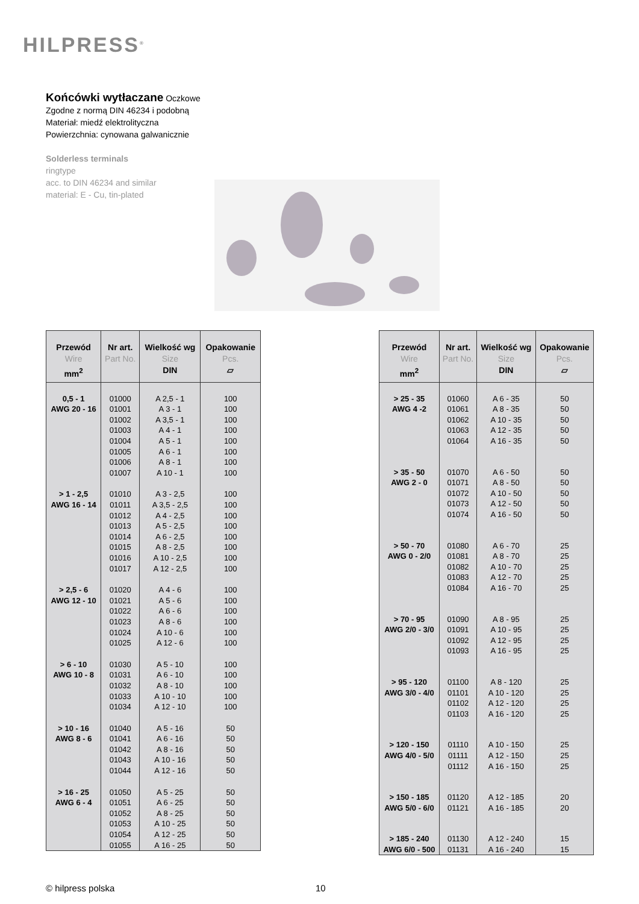HILPRESS<sup>®</sup>
Końcówki wytłaczane Oczkowe
Zgodne z normą DIN 46234 i podobną
Materiał: miedź elektrolityczna
Powierzchnia: cynowana galwanicznie
Solderless terminals
ringtype
acc. to DIN 46234 and similar
material: E - Cu, tin-plated
| Przewód Wire mm<sup>2</sup> | Nr art. Part No. | Wielkość wg Size DIN | Opakowanie Pcs. ▱ |
| --- | --- | --- | --- |
| 0,5 - 1 AWG 20 - 16 | 01000 01001 01002 01003 01004 01005 01006 01007 | A 2,5 - 1 A 3 - 1 A 3,5 - 1 A 4 - 1 A 5 - 1 A 6 - 1 A 8 - 1 A 10 - 1 | 100 100 100 100 100 100 100 100 |
| > 1 - 2,5 AWG 16 - 14 | 01010 01011 01012 01013 01014 01015 01016 01017 | A 3 - 2,5 A 3,5 - 2,5 A 4 - 2,5 A 5 - 2,5 A 6 - 2,5 A 8 - 2,5 A 10 - 2,5 A 12 - 2,5 | 100 100 100 100 100 100 100 100 |
| > 2,5 - 6 AWG 12 - 10 | 01020 01021 01022 01023 01024 01025 | A 4 - 6 A 5 - 6 A 6 - 6 A 8 - 6 A 10 - 6 A 12 - 6 | 100 100 100 100 100 100 |
| > 6 - 10 AWG 10 - 8 | 01030 01031 01032 01033 01034 | A 5 - 10 A 6 - 10 A 8 - 10 A 10 - 10 A 12 - 10 | 100 100 100 100 100 |
| > 10 - 16 AWG 8 - 6 | 01040 01041 01042 01043 01044 | A 5 - 16 A 6 - 16 A 8 - 16 A 10 - 16 A 12 - 16 | 50 50 50 50 50 |
| > 16 - 25 AWG 6 - 4 | 01050 01051 01052 01053 01054 01055 | A 5 - 25 A 6 - 25 A 8 - 25 A 10 - 25 A 12 - 25 A 16 - 25 | 50 50 50 50 50 50 |
| Przewód Wire mm<sup>2</sup> | Nr art. Part No. | Wielkość wg Size DIN | Opakowanie Pcs. ▱ |
| --- | --- | --- | --- |
| > 25 - 35 AWG 4 -2 | 01060 01061 01062 01063 01064 | A 6 - 35 A 8 - 35 A 10 - 35 A 12 - 35 A 16 - 35 | 50 50 50 50 50 |
| > 35 - 50 AWG 2 - 0 | 01070 01071 01072 01073 01074 | A 6 - 50 A 8 - 50 A 10 - 50 A 12 - 50 A 16 - 50 | 50 50 50 50 50 |
| > 50 - 70 AWG 0 - 2/0 | 01080 01081 01082 01083 01084 | A 6 - 70 A 8 - 70 A 10 - 70 A 12 - 70 A 16 - 70 | 25 25 25 25 25 |
| > 70 - 95 AWG 2/0 - 3/0 | 01090 01091 01092 01093 | A 8 - 95 A 10 - 95 A 12 - 95 A 16 - 95 | 25 25 25 25 |
| > 95 - 120 AWG 3/0 - 4/0 | 01100 01101 01102 01103 | A 8 - 120 A 10 - 120 A 12 - 120 A 16 - 120 | 25 25 25 25 |
| > 120 - 150 AWG 4/0 - 5/0 | 01110 01111 01112 | A 10 - 150 A 12 - 150 A 16 - 150 | 25 25 25 |
| > 150 - 185 AWG 5/0 - 6/0 | 01120 01121 | A 12 - 185 A 16 - 185 | 20 20 |
| > 185 - 240 AWG 6/0 - 500 | 01130 01131 | A 12 - 240 A 16 - 240 | 15 15 |
© hilpress polska 10